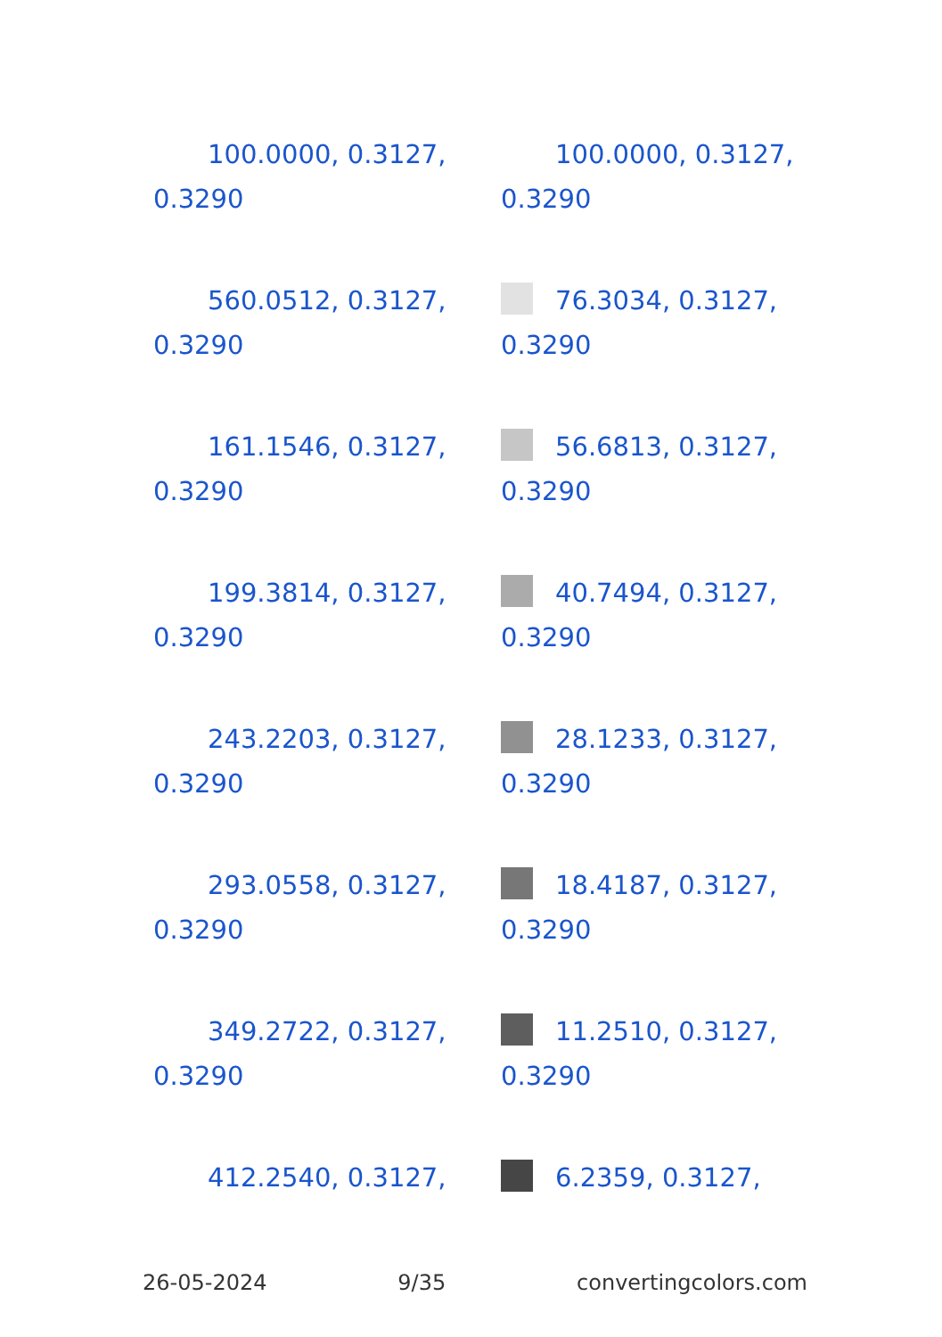100.0000, 0.3127,
0.3290
100.0000, 0.3127,
0.3290
560.0512, 0.3127,
0.3290
76.3034, 0.3127,
0.3290
161.1546, 0.3127,
0.3290
56.6813, 0.3127,
0.3290
199.3814, 0.3127,
0.3290
40.7494, 0.3127,
0.3290
243.2203, 0.3127,
0.3290
28.1233, 0.3127,
0.3290
293.0558, 0.3127,
0.3290
18.4187, 0.3127,
0.3290
349.2722, 0.3127,
0.3290
11.2510, 0.3127,
0.3290
412.2540, 0.3127,
6.2359, 0.3127,
26-05-2024 9/35 convertingcolors.com